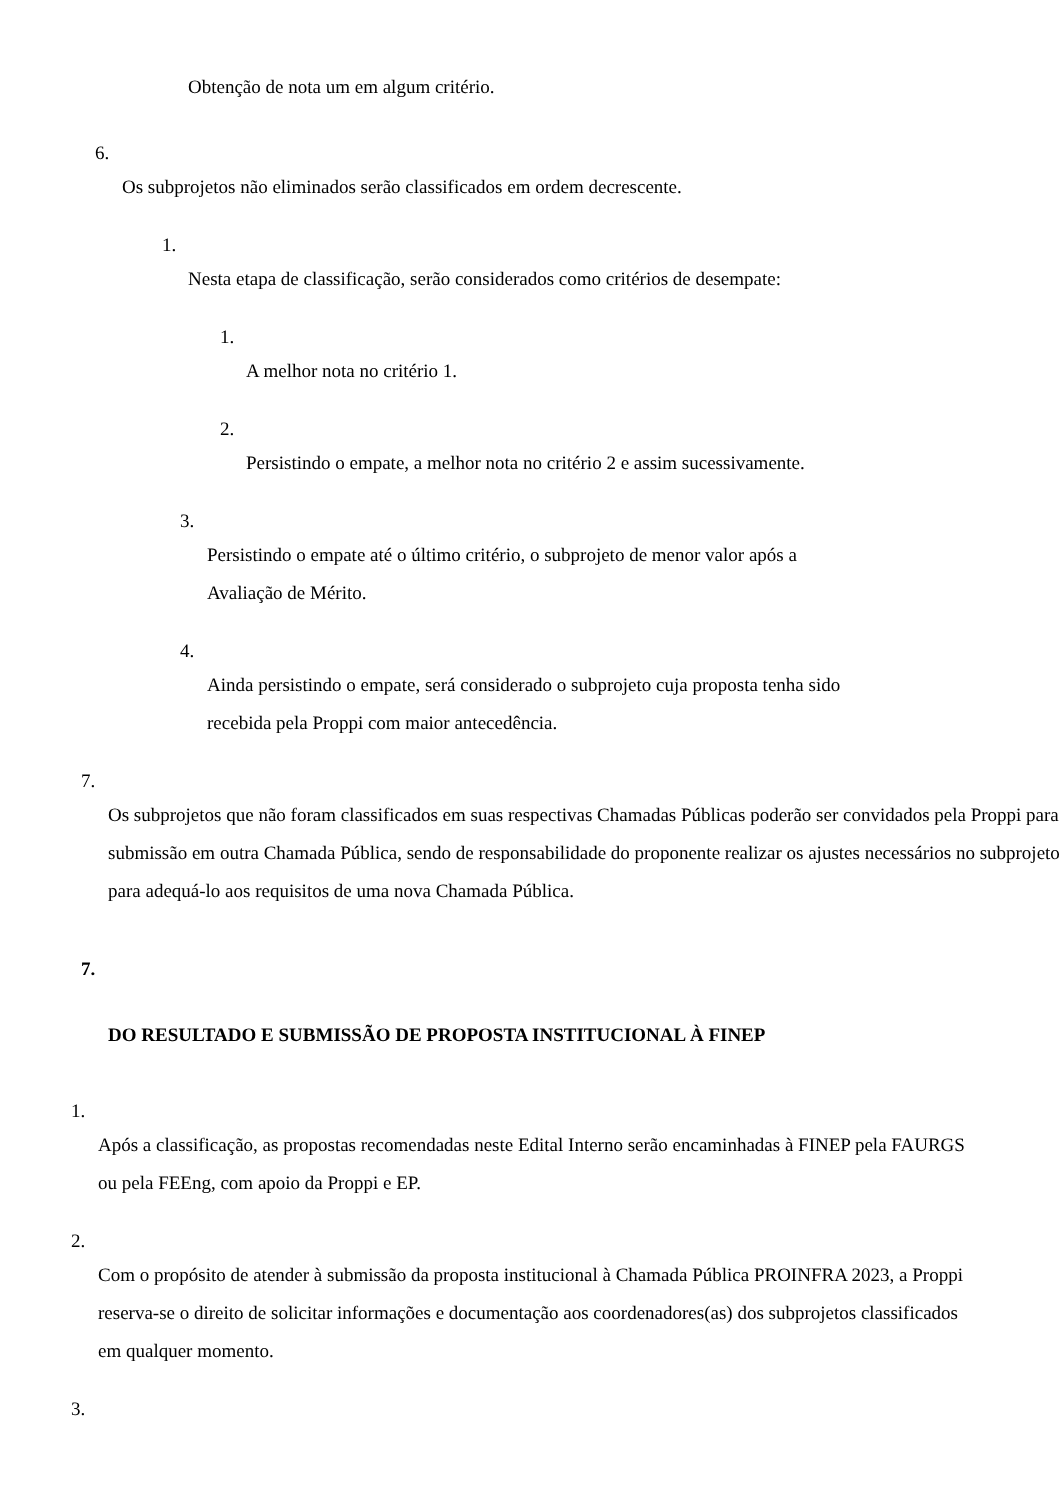Obtenção de nota um em algum critério.
6.
Os subprojetos não eliminados serão classificados em ordem decrescente.
1.
Nesta etapa de classificação, serão considerados como critérios de desempate:
1.
A melhor nota no critério 1.
2.
Persistindo o empate, a melhor nota no critério 2 e assim sucessivamente.
3.
Persistindo o empate até o último critério, o subprojeto de menor valor após a
Avaliação de Mérito.
4.
Ainda persistindo o empate, será considerado o subprojeto cuja proposta tenha sido
recebida pela Proppi com maior antecedência.
7.
Os subprojetos que não foram classificados em suas respectivas Chamadas Públicas poderão ser convidados pela Proppi para submissão em outra Chamada Pública, sendo de responsabilidade do proponente realizar os ajustes necessários no subprojeto para adequá-lo aos requisitos de uma nova Chamada Pública.
7.
DO RESULTADO E SUBMISSÃO DE PROPOSTA INSTITUCIONAL À FINEP
1.
Após a classificação, as propostas recomendadas neste Edital Interno serão encaminhadas à FINEP pela FAURGS ou pela FEEng, com apoio da Proppi e EP.
2.
Com o propósito de atender à submissão da proposta institucional à Chamada Pública PROINFRA 2023, a Proppi reserva-se o direito de solicitar informações e documentação aos coordenadores(as) dos subprojetos classificados em qualquer momento.
3.